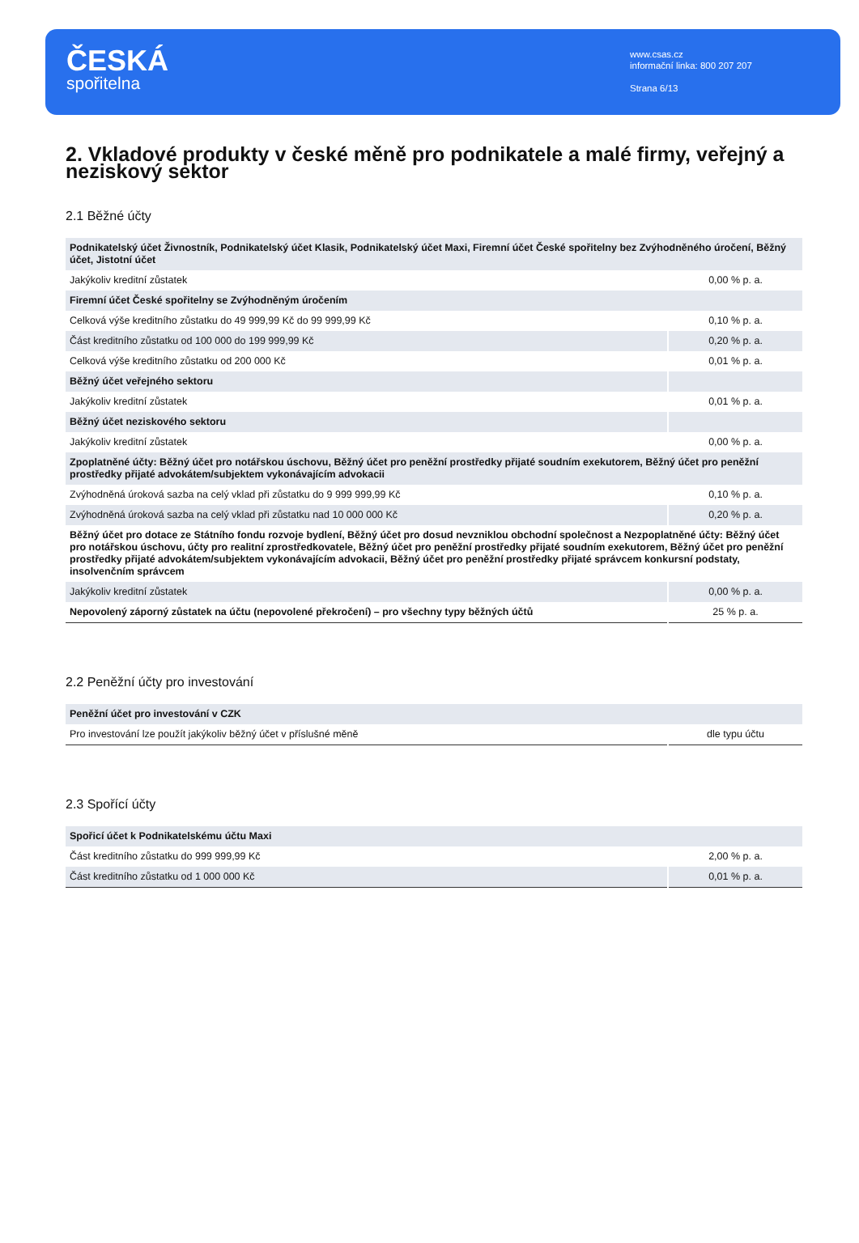ČESKÁ
spořitelna
www.csas.cz
informační linka: 800 207 207
Strana 6/13
2. Vkladové produkty v české měně pro podnikatele a malé firmy, veřejný a neziskový sektor
2.1 Běžné účty
| Podnikatelský účet Živnostník, Podnikatelský účet Klasik, Podnikatelský účet Maxi, Firemní účet České spořitelny bez Zvýhodněného úročení, Běžný účet, Jistotní účet | |
| Jakýkoliv kreditní zůstatek | 0,00 % p. a. |
| Firemní účet České spořitelny se Zvýhodněným úročením | |
| Celková výše kreditního zůstatku do 49 999,99 Kč do 99 999,99 Kč | 0,10 % p. a. |
| Část kreditního zůstatku od 100 000 do 199 999,99 Kč | 0,20 % p. a. |
| Celková výše kreditního zůstatku od 200 000 Kč | 0,01 % p. a. |
| Běžný účet veřejného sektoru | |
| Jakýkoliv kreditní zůstatek | 0,01 % p. a. |
| Běžný účet neziskového sektoru | |
| Jakýkoliv kreditní zůstatek | 0,00 % p. a. |
| Zpoplatněné účty: Běžný účet pro notářskou úschovu, Běžný účet pro peněžní prostředky přijaté soudním exekutorem, Běžný účet pro peněžní prostředky přijaté advokátem/subjektem vykonávajícím advokacii | |
| Zvýhodněná úroková sazba na celý vklad při zůstatku do 9 999 999,99 Kč | 0,10 % p. a. |
| Zvýhodněná úroková sazba na celý vklad při zůstatku nad 10 000 000 Kč | 0,20 % p. a. |
| Běžný účet pro dotace ze Státního fondu rozvoje bydlení, Běžný účet pro dosud nevzniklou obchodní společnost a Nezpoplatněné účty: Běžný účet pro notářskou úschovu, účty pro realitní zprostředkovatele, Běžný účet pro peněžní prostředky přijaté soudním exekutorem, Běžný účet pro peněžní prostředky přijaté advokátem/subjektem vykonávajícím advokacii, Běžný účet pro peněžní prostředky přijaté správcem konkursní podstaty, insolvenčním správcem | |
| Jakýkoliv kreditní zůstatek | 0,00 % p. a. |
| Nepovolený záporný zůstatek na účtu (nepovolené překročení) – pro všechny typy běžných účtů | 25 % p. a. |
2.2 Peněžní účty pro investování
| Peněžní účet pro investování v CZK | |
| Pro investování lze použít jakýkoliv běžný účet v příslušné měně | dle typu účtu |
2.3 Spořící účty
| Spořicí účet k Podnikatelskému účtu Maxi | |
| Část kreditního zůstatku do 999 999,99 Kč | 2,00 % p. a. |
| Část kreditního zůstatku od 1 000 000 Kč | 0,01 % p. a. |